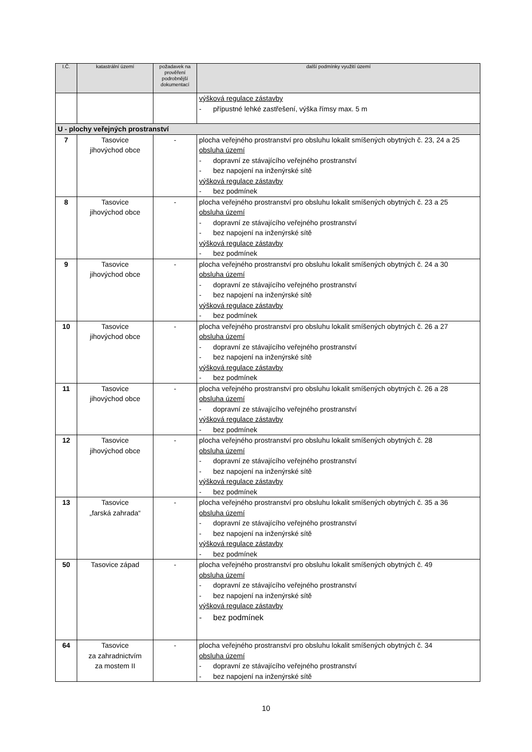| I.Č. | katastrální území | požadavek na prověření podrobnější dokumentací | další podmínky využití území |
| --- | --- | --- | --- |
| | | | výšková regulace zástavby - přípustné lehké zastřešení, výška římsy max. 5 m |
| U - plochy veřejných prostranství | | | |
| 7 | Tasovice jihovýchod obce | - | plocha veřejného prostranství pro obsluhu lokalit smíšených obytných č. 23, 24 a 25 obsluha území - dopravní ze stávajícího veřejného prostranství - bez napojení na inženýrské sítě výšková regulace zástavby - bez podmínek |
| 8 | Tasovice jihovýchod obce | - | plocha veřejného prostranství pro obsluhu lokalit smíšených obytných č. 23 a 25 obsluha území - dopravní ze stávajícího veřejného prostranství - bez napojení na inženýrské sítě výšková regulace zástavby - bez podmínek |
| 9 | Tasovice jihovýchod obce | - | plocha veřejného prostranství pro obsluhu lokalit smíšených obytných č. 24 a 30 obsluha území - dopravní ze stávajícího veřejného prostranství - bez napojení na inženýrské sítě výšková regulace zástavby - bez podmínek |
| 10 | Tasovice jihovýchod obce | - | plocha veřejného prostranství pro obsluhu lokalit smíšených obytných č. 26 a 27 obsluha území - dopravní ze stávajícího veřejného prostranství - bez napojení na inženýrské sítě výšková regulace zástavby - bez podmínek |
| 11 | Tasovice jihovýchod obce | - | plocha veřejného prostranství pro obsluhu lokalit smíšených obytných č. 26 a 28 obsluha území - dopravní ze stávajícího veřejného prostranství výšková regulace zástavby - bez podmínek |
| 12 | Tasovice jihovýchod obce | - | plocha veřejného prostranství pro obsluhu lokalit smíšených obytných č. 28 obsluha území - dopravní ze stávajícího veřejného prostranství - bez napojení na inženýrské sítě výšková regulace zástavby - bez podmínek |
| 13 | Tasovice „farská zahrada“ | - | plocha veřejného prostranství pro obsluhu lokalit smíšených obytných č. 35 a 36 obsluha území - dopravní ze stávajícího veřejného prostranství - bez napojení na inženýrské sítě výšková regulace zástavby - bez podmínek |
| 50 | Tasovice západ | - | plocha veřejného prostranství pro obsluhu lokalit smíšených obytných č. 49 obsluha území - dopravní ze stávajícího veřejného prostranství - bez napojení na inženýrské sítě výšková regulace zástavby - bez podmínek |
| 64 | Tasovice za zahradnictvím za mostem II | - | plocha veřejného prostranství pro obsluhu lokalit smíšených obytných č. 34 obsluha území - dopravní ze stávajícího veřejného prostranství - bez napojení na inženýrské sítě |
10